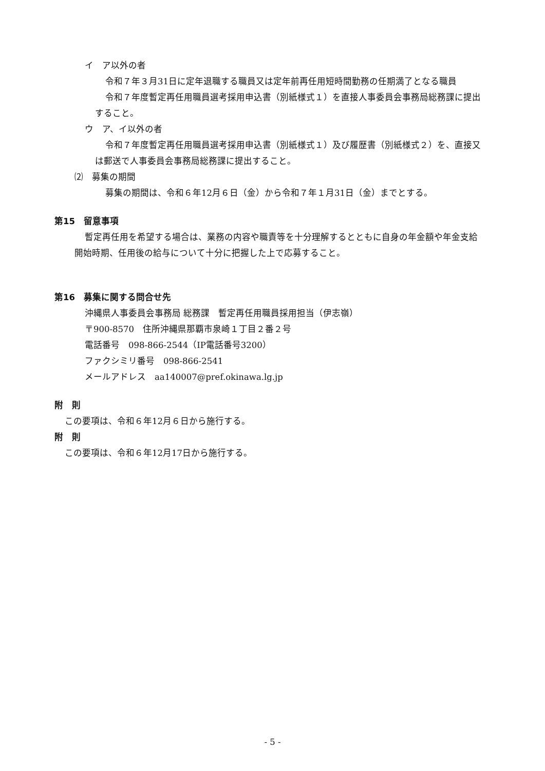イ　ア以外の者
令和７年３月31日に定年退職する職員又は定年前再任用短時間勤務の任期満了となる職員
令和７年度暫定再任用職員選考採用申込書（別紙様式１）を直接人事委員会事務局総務課に提出すること。
ウ　ア、イ以外の者
令和７年度暫定再任用職員選考採用申込書（別紙様式１）及び履歴書（別紙様式２）を、直接又は郵送で人事委員会事務局総務課に提出すること。
⑵　募集の期間
募集の期間は、令和６年12月６日（金）から令和７年１月31日（金）までとする。
第15　留意事項
暫定再任用を希望する場合は、業務の内容や職責等を十分理解するとともに自身の年金額や年金支給開始時期、任用後の給与について十分に把握した上で応募すること。
第16　募集に関する問合せ先
沖縄県人事委員会事務局 総務課　暫定再任用職員採用担当（伊志嶺）
〒900-8570　住所沖縄県那覇市泉崎１丁目２番２号
電話番号　098-866-2544（IP電話番号3200）
ファクシミリ番号　098-866-2541
メールアドレス　aa140007@pref.okinawa.lg.jp
附　則
この要項は、令和６年12月６日から施行する。
附　則
この要項は、令和６年12月17日から施行する。
- 5 -